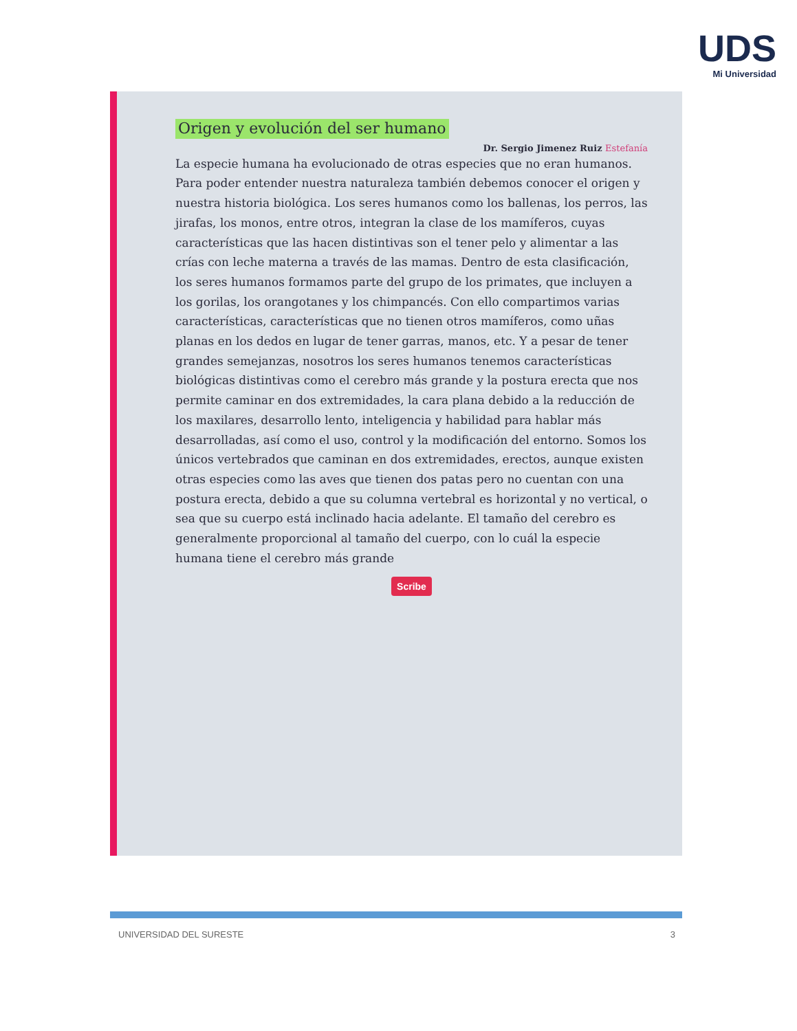UDS
Mi Universidad
Origen y evolución del ser humano
Dr. Sergio Jimenez Ruiz Estefanía
La especie humana ha evolucionado de otras especies que no eran humanos. Para poder entender nuestra naturaleza también debemos conocer el origen y nuestra historia biológica. Los seres humanos como los ballenas, los perros, las jirafas, los monos, entre otros, integran la clase de los mamíferos, cuyas características que las hacen distintivas son el tener pelo y alimentar a las crías con leche materna a través de las mamas. Dentro de esta clasificación, los seres humanos formamos parte del grupo de los primates, que incluyen a los gorilas, los orangotanes y los chimpancés. Con ello compartimos varias características, características que no tienen otros mamíferos, como uñas planas en los dedos en lugar de tener garras, manos, etc. Y a pesar de tener grandes semejanzas, nosotros los seres humanos tenemos características biológicas distintivas como el cerebro más grande y la postura erecta que nos permite caminar en dos extremidades, la cara plana debido a la reducción de los maxilares, desarrollo lento, inteligencia y habilidad para hablar más desarrolladas, así como el uso, control y la modificación del entorno. Somos los únicos vertebrados que caminan en dos extremidades, erectos, aunque existen otras especies como las aves que tienen dos patas pero no cuentan con una postura erecta, debido a que su columna vertebral es horizontal y no vertical, o sea que su cuerpo está inclinado hacia adelante. El tamaño del cerebro es generalmente proporcional al tamaño del cuerpo, con lo cuál la especie humana tiene el cerebro más grande
Scribe
UNIVERSIDAD DEL SURESTE 3